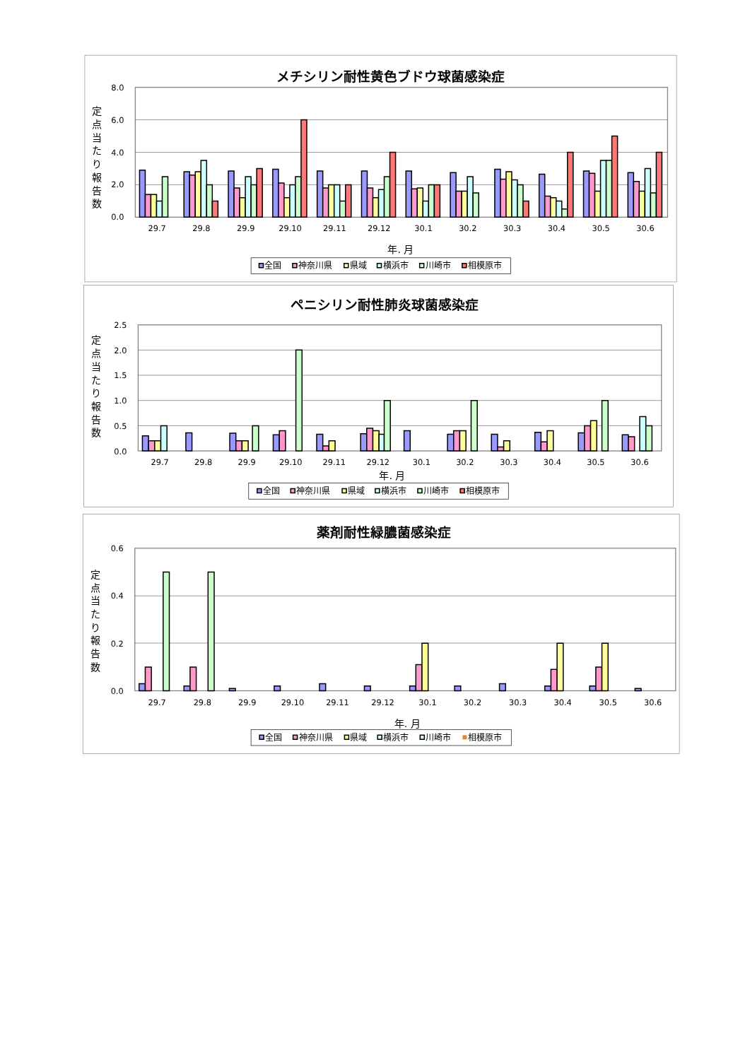メチシリン耐性黄色ブドウ球菌感染症
8.0
6.0
4.0
2.0
0.0
定
点
当
た
り
報
告
数
29.7
29.8
29.9
29.10
29.11
29.12
30.1
30.2
30.3
30.4
30.5
30.6
年. 月
全国
神奈川県
県域
横浜市
川崎市
相模原市
ペニシリン耐性肺炎球菌感染症
2.5
2.0
1.5
1.0
0.5
0.0
定
点
当
た
り
報
告
数
29.7
29.8
29.9
29.10
29.11
29.12
30.1
30.2
30.3
30.4
30.5
30.6
年. 月
全国
神奈川県
県域
横浜市
川崎市
相模原市
薬剤耐性緑膿菌感染症
0.6
0.4
0.2
0.0
定
点
当
た
り
報
告
数
29.7
29.8
29.9
29.10
29.11
29.12
30.1
30.2
30.3
30.4
30.5
30.6
年. 月
全国
神奈川県
県域
横浜市
川崎市
相模原市